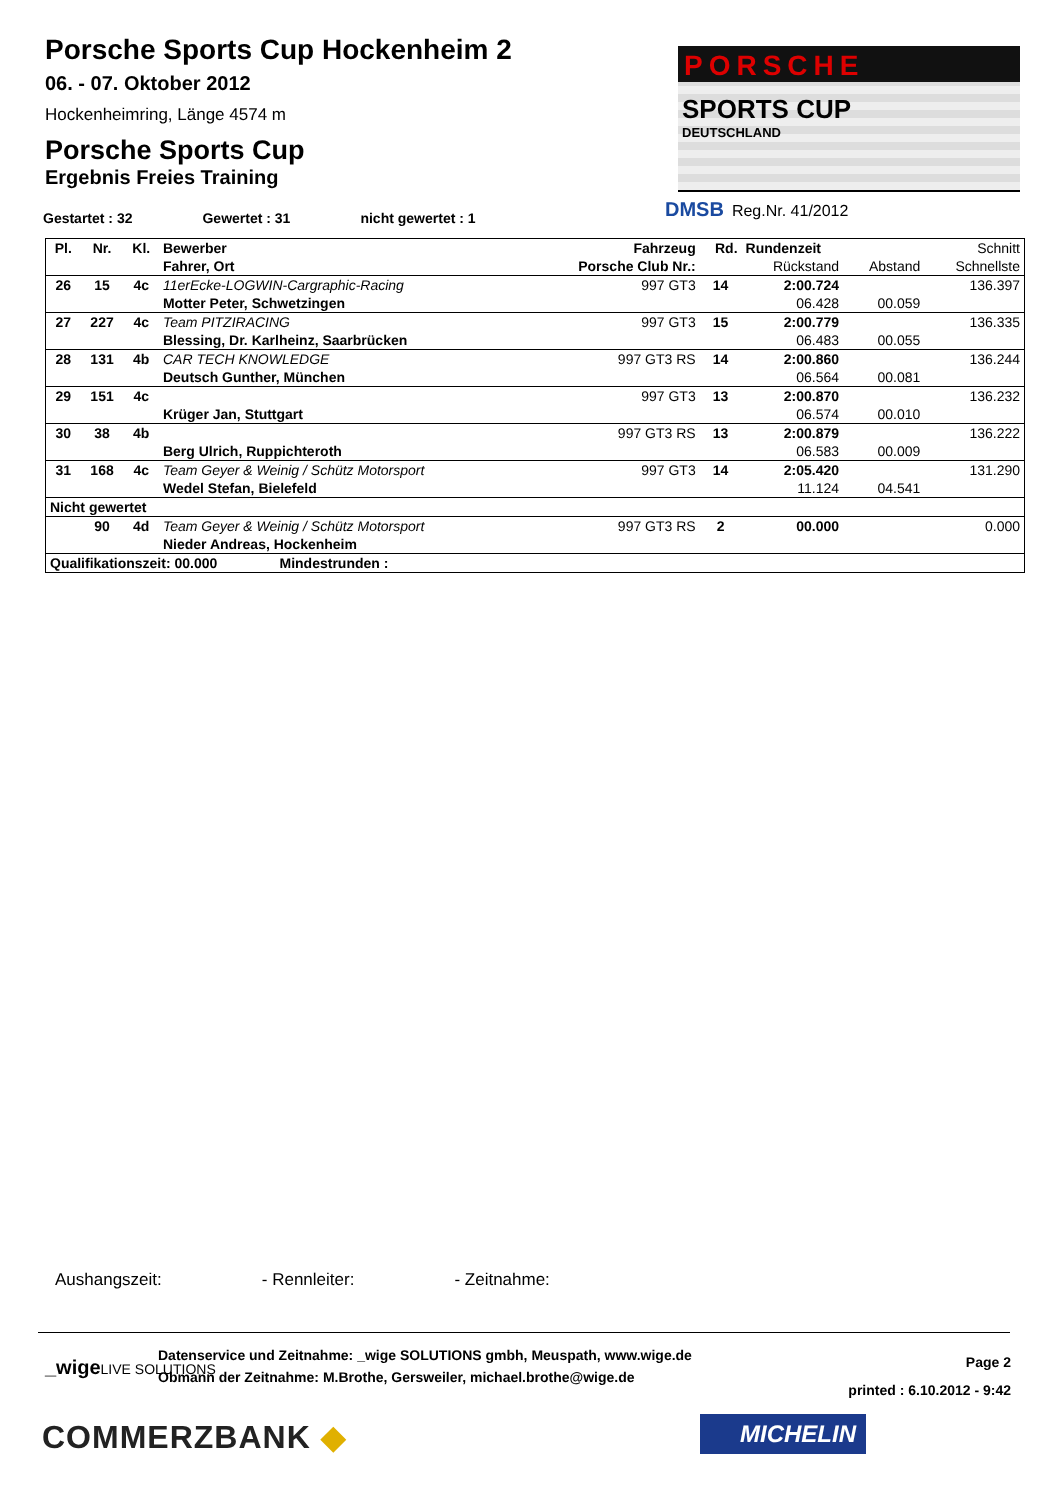Porsche Sports Cup Hockenheim 2
06. - 07. Oktober 2012
Hockenheimring, Länge 4574 m
Porsche Sports Cup
Ergebnis Freies Training
PORSCHE
SPORTS CUP
DEUTSCHLAND
DMSB Reg.Nr. 41/2012
Gestartet : 32 Gewertet : 31 nicht gewertet : 1
| Pl. | Nr. | Kl. | Bewerber | Fahrzeug | Rd. | Rundenzeit | | Schnitt |
| --- | --- | --- | --- | --- | --- | --- | --- | --- |
| | | | Fahrer, Ort | Porsche Club Nr.: | | Rückstand | Abstand | Schnellste |
| 26 | 15 | 4c | 11erEcke-LOGWIN-Cargraphic-Racing | 997 GT3 | 14 | 2:00.724 | | 136.397 |
| | | | Motter Peter, Schwetzingen | | | 06.428 | 00.059 | |
| 27 | 227 | 4c | Team PITZIRACING | 997 GT3 | 15 | 2:00.779 | | 136.335 |
| | | | Blessing, Dr. Karlheinz, Saarbrücken | | | 06.483 | 00.055 | |
| 28 | 131 | 4b | CAR TECH KNOWLEDGE | 997 GT3 RS | 14 | 2:00.860 | | 136.244 |
| | | | Deutsch Gunther, München | | | 06.564 | 00.081 | |
| 29 | 151 | 4c | | 997 GT3 | 13 | 2:00.870 | | 136.232 |
| | | | Krüger Jan, Stuttgart | | | 06.574 | 00.010 | |
| 30 | 38 | 4b | | 997 GT3 RS | 13 | 2:00.879 | | 136.222 |
| | | | Berg Ulrich, Ruppichteroth | | | 06.583 | 00.009 | |
| 31 | 168 | 4c | Team Geyer & Weinig / Schütz Motorsport | 997 GT3 | 14 | 2:05.420 | | 131.290 |
| | | | Wedel Stefan, Bielefeld | | | 11.124 | 04.541 | |
| Nicht gewertet | | | | | | | | |
| | 90 | 4d | Team Geyer & Weinig / Schütz Motorsport | 997 GT3 RS | 2 | 00.000 | | 0.000 |
| | | | Nieder Andreas, Hockenheim | | | | | |
| Qualifikationszeit: 00.000 Mindestrunden : | | | | | | | | |
Aushangszeit: - Rennleiter: - Zeitnahme:
_wigeLIVE SOLUTIONS
Datenservice und Zeitnahme: _wige SOLUTIONS gmbh, Meuspath, www.wige.de
Obmann der Zeitnahme: M.Brothe, Gersweiler, michael.brothe@wige.de
Page 2
printed : 6.10.2012 - 9:42
COMMERZBANK ◆ MICHELIN